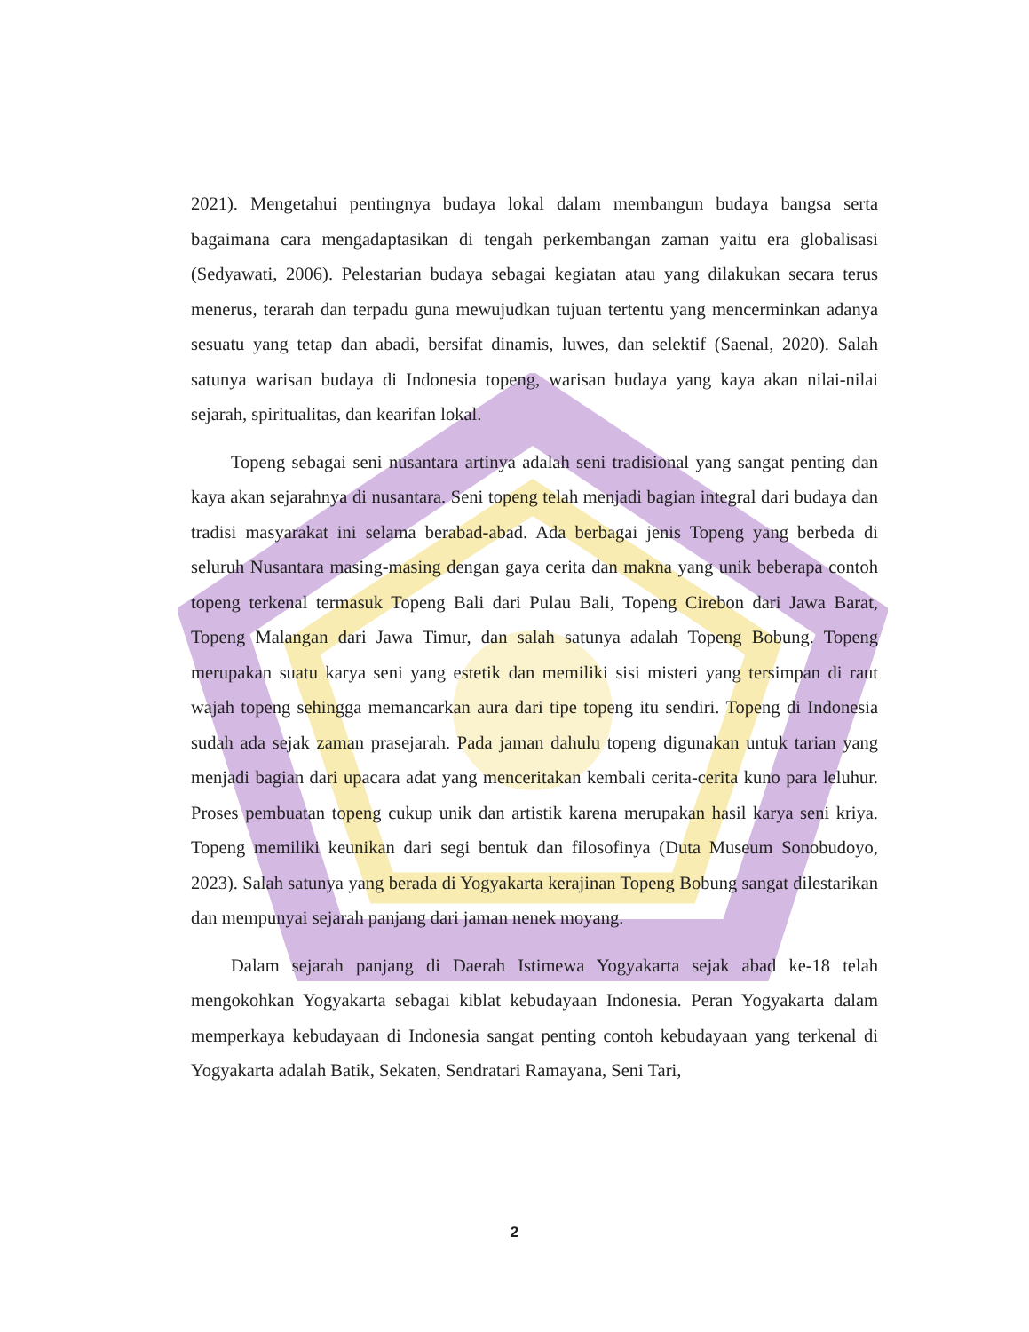2021). Mengetahui pentingnya budaya lokal dalam membangun budaya bangsa serta bagaimana cara mengadaptasikan di tengah perkembangan zaman yaitu era globalisasi (Sedyawati, 2006). Pelestarian budaya sebagai kegiatan atau yang dilakukan secara terus menerus, terarah dan terpadu guna mewujudkan tujuan tertentu yang mencerminkan adanya sesuatu yang tetap dan abadi, bersifat dinamis, luwes, dan selektif (Saenal, 2020). Salah satunya warisan budaya di Indonesia topeng, warisan budaya yang kaya akan nilai-nilai sejarah, spiritualitas, dan kearifan lokal.
Topeng sebagai seni nusantara artinya adalah seni tradisional yang sangat penting dan kaya akan sejarahnya di nusantara. Seni topeng telah menjadi bagian integral dari budaya dan tradisi masyarakat ini selama berabad-abad. Ada berbagai jenis Topeng yang berbeda di seluruh Nusantara masing-masing dengan gaya cerita dan makna yang unik beberapa contoh topeng terkenal termasuk Topeng Bali dari Pulau Bali, Topeng Cirebon dari Jawa Barat, Topeng Malangan dari Jawa Timur, dan salah satunya adalah Topeng Bobung. Topeng merupakan suatu karya seni yang estetik dan memiliki sisi misteri yang tersimpan di raut wajah topeng sehingga memancarkan aura dari tipe topeng itu sendiri. Topeng di Indonesia sudah ada sejak zaman prasejarah. Pada jaman dahulu topeng digunakan untuk tarian yang menjadi bagian dari upacara adat yang menceritakan kembali cerita-cerita kuno para leluhur. Proses pembuatan topeng cukup unik dan artistik karena merupakan hasil karya seni kriya. Topeng memiliki keunikan dari segi bentuk dan filosofinya (Duta Museum Sonobudoyo, 2023). Salah satunya yang berada di Yogyakarta kerajinan Topeng Bobung sangat dilestarikan dan mempunyai sejarah panjang dari jaman nenek moyang.
Dalam sejarah panjang di Daerah Istimewa Yogyakarta sejak abad ke-18 telah mengokohkan Yogyakarta sebagai kiblat kebudayaan Indonesia. Peran Yogyakarta dalam memperkaya kebudayaan di Indonesia sangat penting contoh kebudayaan yang terkenal di Yogyakarta adalah Batik, Sekaten, Sendratari Ramayana, Seni Tari,
2